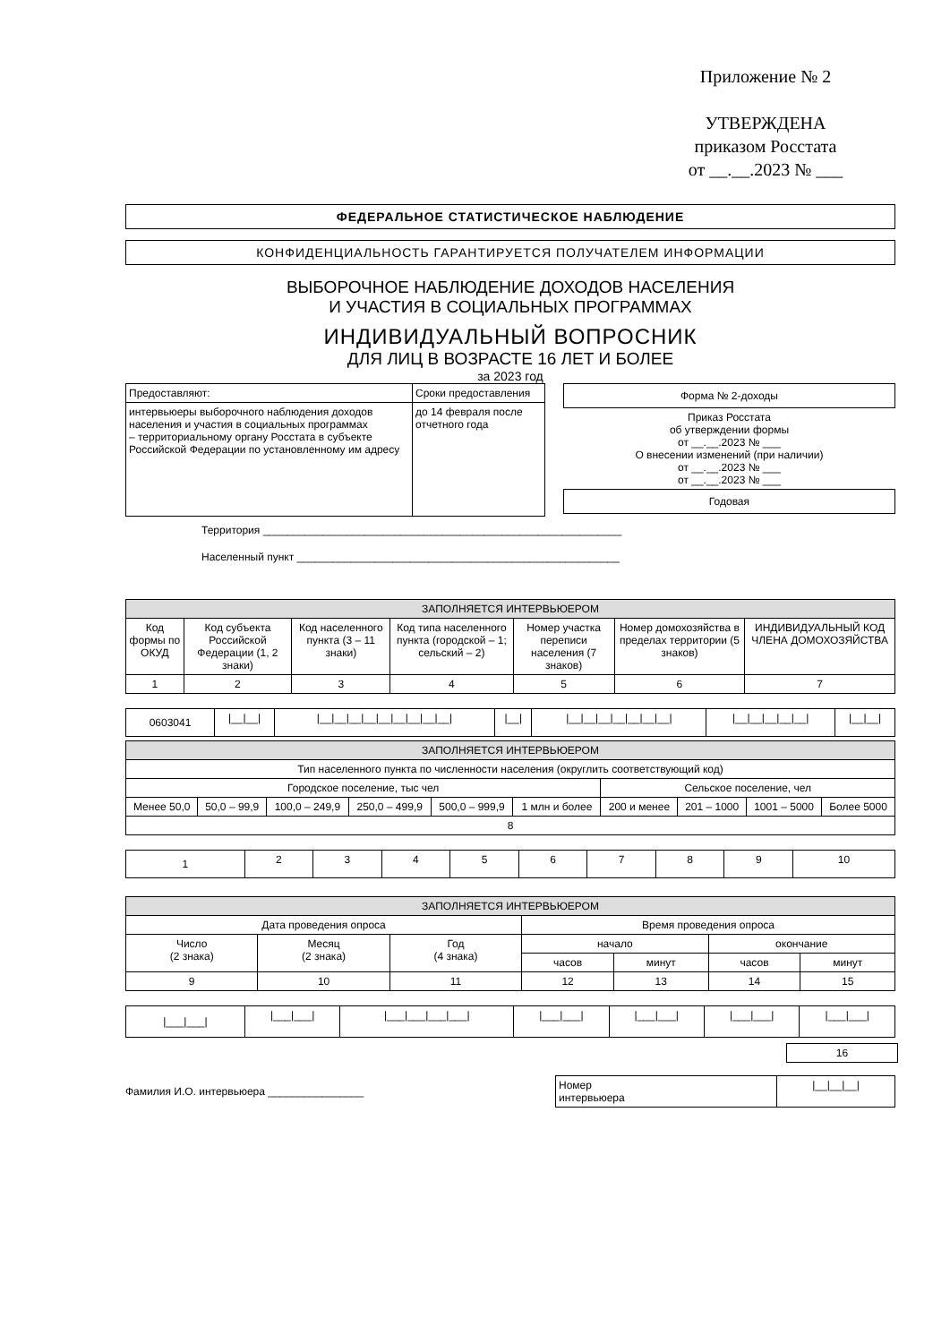Приложение № 2
УТВЕРЖДЕНА
приказом Росстата
от __.__.2023 № ___
ФЕДЕРАЛЬНОЕ СТАТИСТИЧЕСКОЕ НАБЛЮДЕНИЕ
КОНФИДЕНЦИАЛЬНОСТЬ ГАРАНТИРУЕТСЯ ПОЛУЧАТЕЛЕМ ИНФОРМАЦИИ
ВЫБОРОЧНОЕ НАБЛЮДЕНИЕ ДОХОДОВ НАСЕЛЕНИЯ
И УЧАСТИЯ В СОЦИАЛЬНЫХ ПРОГРАММАХ
ИНДИВИДУАЛЬНЫЙ ВОПРОСНИК
ДЛЯ ЛИЦ В ВОЗРАСТЕ 16 ЛЕТ И БОЛЕЕ
за 2023 год
| Предоставляют: | Сроки предоставления |
| интервьюеры выборочного наблюдения доходов населения и участия в социальных программах – территориальному органу Росстата в субъекте Российской Федерации по установленному им адресу | до 14 февраля после отчетного года |
Форма № 2-доходы
Приказ Росстата
об утверждении формы
от __.__.2023 № ___
О внесении изменений (при наличии)
от __.__.2023 № ___
от __.__.2023 № ___
Годовая
Территория ____________________________________________________________
Населенный пункт ______________________________________________________
| ЗАПОЛНЯЕТСЯ ИНТЕРВЬЮЕРОМ | | | | | | |
| Код формы по ОКУД | Код субъекта Российской Федерации (1, 2 знаки) | Код населенного пункта (3 – 11 знаки) | Код типа населенного пункта (городской – 1; сельский – 2) | Номер участка переписи населения (7 знаков) | Номер домохозяйства в пределах территории (5 знаков) | ИНДИВИДУАЛЬНЫЙ КОД ЧЛЕНА ДОМОХОЗЯЙСТВА |
| 1 | 2 | 3 | 4 | 5 | 6 | 7 |
| 0603041 | /__/__/ | /__/__/__/__/__/__/__/__/__/ | /__/ | /__/__/__/__/__/__/__/ | /__/__/__/__/__/ | /__/__/ |
| ЗАПОЛНЯЕТСЯ ИНТЕРВЬЮЕРОМ | | | | | | | | | |
| Тип населенного пункта по численности населения (округлить соответствующий код) | | | | | | | | | |
| Городское поселение, тыс чел | | | | | | Сельское поселение, чел | | | |
| Менее 50,0 | 50,0 – 99,9 | 100,0 – 249,9 | 250,0 – 499,9 | 500,0 – 999,9 | 1 млн и более | 200 и менее | 201 – 1000 | 1001 – 5000 | Более 5000 |
| 8 | | | | | | | | | |
| 1 | 2 | 3 | 4 | 5 | 6 | 7 | 8 | 9 | 10 |
| ЗАПОЛНЯЕТСЯ ИНТЕРВЬЮЕРОМ | | | | | | |
| Дата проведения опроса | | | Время проведения опроса | | | |
| Число (2 знака) | Месяц (2 знака) | Год (4 знака) | начало | | окончание | |
| | | | часов | минут | часов | минут |
| 9 | 10 | 11 | 12 | 13 | 14 | 15 |
| /___/___/ | /___/___/ | /___/___/___/___/ | /___/___/ | /___/___/ | /___/___/ | /___/___/ |
| 16 |
Фамилия И.О. интервьюера ________________
| Номер интервьюера | /__/__/__/ |